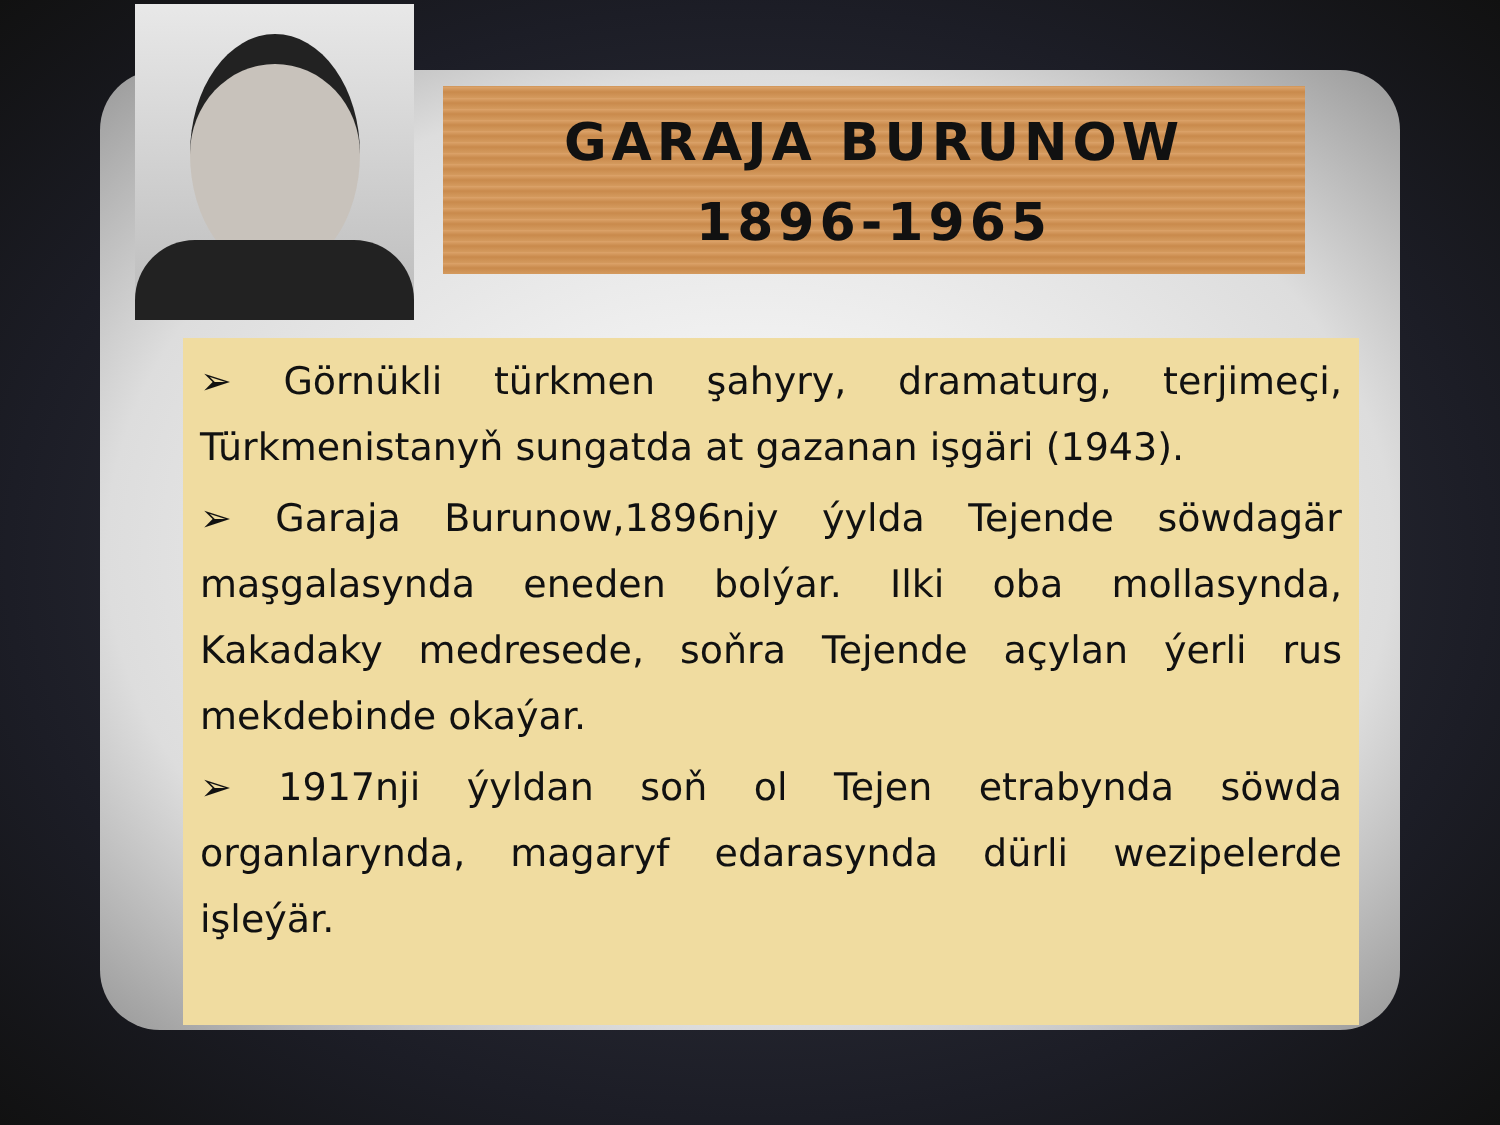GARAJA BURUNOW
1896-1965
➢ Görnükli türkmen şahyry, dramaturg, terjimeçi, Türkmenistanyň sungatda at gazanan işgäri (1943).
➢ Garaja Burunow,1896njy ýylda Tejende söwdagär maşgalasynda eneden bolýar. Ilki oba mollasynda, Kakadaky medresede, soňra Tejende açylan ýerli rus mekdebinde okaýar.
➢ 1917nji ýyldan soň ol Tejen etrabynda söwda organlarynda, magaryf edarasynda dürli wezipelerde işleýär.